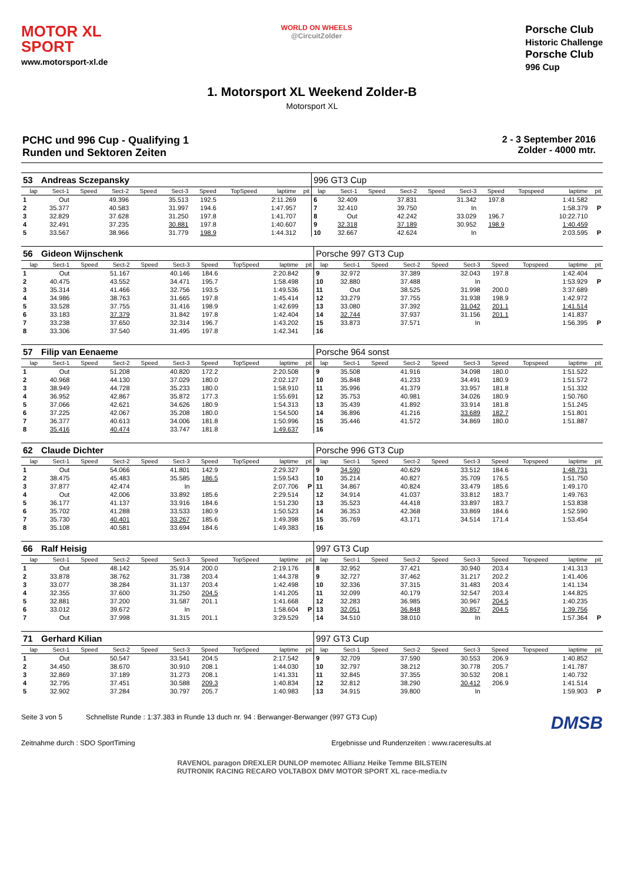MOTOR XL
SPORT
www.motorsport-xl.de
WORLD ON WHEELS
@CircuitZolder
Porsche Club
Historic Challenge
Porsche Club
996 Cup
1. Motorsport XL Weekend Zolder-B
Motorsport XL
PCHC und 996 Cup - Qualifying 1
Runden und Sektoren Zeiten
2 - 3 September 2016
Zolder - 4000 mtr.
| 53 | Andreas Sczepansky | | | | | | | | | 996 GT3 Cup | | | | | | | | | |
| lap | Sect-1 | Speed | Sect-2 | Speed | Sect-3 | Speed | TopSpeed | laptime | pit | lap | Sect-1 | Speed | Sect-2 | Speed | Sect-3 | Speed | Topspeed | laptime | pit |
| 1 | Out | | 49.396 | | 35.513 | 192.5 | | 2:11.269 | | 6 | 32.409 | | 37.831 | | 31.342 | 197.8 | | 1:41.582 | |
| 2 | 35.377 | | 40.583 | | 31.997 | 194.6 | | 1:47.957 | | 7 | 32.410 | | 39.750 | | In | | | 1:58.379 | P |
| 3 | 32.829 | | 37.628 | | 31.250 | 197.8 | | 1:41.707 | | 8 | Out | | 42.242 | | 33.029 | 196.7 | | 10:22.710 | |
| 4 | 32.491 | | 37.235 | | 30.881 | 197.8 | | 1:40.607 | | 9 | 32.318 | | 37.189 | | 30.952 | 198.9 | | 1:40.459 | |
| 5 | 33.567 | | 38.966 | | 31.779 | 198.9 | | 1:44.312 | | 10 | 32.667 | | 42.624 | | In | | | 2:03.595 | P |
| 56 | Gideon Wijnschenk | | | | | | | | | Porsche 997 GT3 Cup | | | | | | | | | |
| lap | Sect-1 | Speed | Sect-2 | Speed | Sect-3 | Speed | TopSpeed | laptime | pit | lap | Sect-1 | Speed | Sect-2 | Speed | Sect-3 | Speed | Topspeed | laptime | pit |
| 1 | Out | | 51.167 | | 40.146 | 184.6 | | 2:20.842 | | 9 | 32.972 | | 37.389 | | 32.043 | 197.8 | | 1:42.404 | |
| 2 | 40.475 | | 43.552 | | 34.471 | 195.7 | | 1:58.498 | | 10 | 32.880 | | 37.488 | | In | | | 1:53.929 | P |
| 3 | 35.314 | | 41.466 | | 32.756 | 193.5 | | 1:49.536 | | 11 | Out | | 38.525 | | 31.998 | 200.0 | | 3:37.689 | |
| 4 | 34.986 | | 38.763 | | 31.665 | 197.8 | | 1:45.414 | | 12 | 33.279 | | 37.755 | | 31.938 | 198.9 | | 1:42.972 | |
| 5 | 33.528 | | 37.755 | | 31.416 | 198.9 | | 1:42.699 | | 13 | 33.080 | | 37.392 | | 31.042 | 201.1 | | 1:41.514 | |
| 6 | 33.183 | | 37.379 | | 31.842 | 197.8 | | 1:42.404 | | 14 | 32.744 | | 37.937 | | 31.156 | 201.1 | | 1:41.837 | |
| 7 | 33.238 | | 37.650 | | 32.314 | 196.7 | | 1:43.202 | | 15 | 33.873 | | 37.571 | | In | | | 1:56.395 | P |
| 8 | 33.306 | | 37.540 | | 31.495 | 197.8 | | 1:42.341 | | 16 | | | | | | | | | |
| 57 | Filip van Eenaeme | | | | | | | | | Porsche 964 sonst | | | | | | | | | |
| lap | Sect-1 | Speed | Sect-2 | Speed | Sect-3 | Speed | TopSpeed | laptime | pit | lap | Sect-1 | Speed | Sect-2 | Speed | Sect-3 | Speed | Topspeed | laptime | pit |
| 1 | Out | | 51.208 | | 40.820 | 172.2 | | 2:20.508 | | 9 | 35.508 | | 41.916 | | 34.098 | 180.0 | | 1:51.522 | |
| 2 | 40.968 | | 44.130 | | 37.029 | 180.0 | | 2:02.127 | | 10 | 35.848 | | 41.233 | | 34.491 | 180.9 | | 1:51.572 | |
| 3 | 38.949 | | 44.728 | | 35.233 | 180.0 | | 1:58.910 | | 11 | 35.996 | | 41.379 | | 33.957 | 181.8 | | 1:51.332 | |
| 4 | 36.952 | | 42.867 | | 35.872 | 177.3 | | 1:55.691 | | 12 | 35.753 | | 40.981 | | 34.026 | 180.9 | | 1:50.760 | |
| 5 | 37.066 | | 42.621 | | 34.626 | 180.9 | | 1:54.313 | | 13 | 35.439 | | 41.892 | | 33.914 | 181.8 | | 1:51.245 | |
| 6 | 37.225 | | 42.067 | | 35.208 | 180.0 | | 1:54.500 | | 14 | 36.896 | | 41.216 | | 33.689 | 182.7 | | 1:51.801 | |
| 7 | 36.377 | | 40.613 | | 34.006 | 181.8 | | 1:50.996 | | 15 | 35.446 | | 41.572 | | 34.869 | 180.0 | | 1:51.887 | |
| 8 | 35.416 | | 40.474 | | 33.747 | 181.8 | | 1:49.637 | | 16 | | | | | | | | | |
| 62 | Claude Dichter | | | | | | | | | Porsche 996 GT3 Cup | | | | | | | | | |
| lap | Sect-1 | Speed | Sect-2 | Speed | Sect-3 | Speed | TopSpeed | laptime | pit | lap | Sect-1 | Speed | Sect-2 | Speed | Sect-3 | Speed | Topspeed | laptime | pit |
| 1 | Out | | 54.066 | | 41.801 | 142.9 | | 2:29.327 | | 9 | 34.590 | | 40.629 | | 33.512 | 184.6 | | 1:48.731 | |
| 2 | 38.475 | | 45.483 | | 35.585 | 186.5 | | 1:59.543 | | 10 | 35.214 | | 40.827 | | 35.709 | 176.5 | | 1:51.750 | |
| 3 | 37.877 | | 42.474 | | In | | | 2:07.706 | P | 11 | 34.867 | | 40.824 | | 33.479 | 185.6 | | 1:49.170 | |
| 4 | Out | | 42.006 | | 33.892 | 185.6 | | 2:29.514 | | 12 | 34.914 | | 41.037 | | 33.812 | 183.7 | | 1:49.763 | |
| 5 | 36.177 | | 41.137 | | 33.916 | 184.6 | | 1:51.230 | | 13 | 35.523 | | 44.418 | | 33.897 | 183.7 | | 1:53.838 | |
| 6 | 35.702 | | 41.288 | | 33.533 | 180.9 | | 1:50.523 | | 14 | 36.353 | | 42.368 | | 33.869 | 184.6 | | 1:52.590 | |
| 7 | 35.730 | | 40.401 | | 33.267 | 185.6 | | 1:49.398 | | 15 | 35.769 | | 43.171 | | 34.514 | 171.4 | | 1:53.454 | |
| 8 | 35.108 | | 40.581 | | 33.694 | 184.6 | | 1:49.383 | | 16 | | | | | | | | | |
| 66 | Ralf Heisig | | | | | | | | | 997 GT3 Cup | | | | | | | | | |
| lap | Sect-1 | Speed | Sect-2 | Speed | Sect-3 | Speed | TopSpeed | laptime | pit | lap | Sect-1 | Speed | Sect-2 | Speed | Sect-3 | Speed | Topspeed | laptime | pit |
| 1 | Out | | 48.142 | | 35.914 | 200.0 | | 2:19.176 | | 8 | 32.952 | | 37.421 | | 30.940 | 203.4 | | 1:41.313 | |
| 2 | 33.878 | | 38.762 | | 31.738 | 203.4 | | 1:44.378 | | 9 | 32.727 | | 37.462 | | 31.217 | 202.2 | | 1:41.406 | |
| 3 | 33.077 | | 38.284 | | 31.137 | 203.4 | | 1:42.498 | | 10 | 32.336 | | 37.315 | | 31.483 | 203.4 | | 1:41.134 | |
| 4 | 32.355 | | 37.600 | | 31.250 | 204.5 | | 1:41.205 | | 11 | 32.099 | | 40.179 | | 32.547 | 203.4 | | 1:44.825 | |
| 5 | 32.881 | | 37.200 | | 31.587 | 201.1 | | 1:41.668 | | 12 | 32.283 | | 36.985 | | 30.967 | 204.5 | | 1:40.235 | |
| 6 | 33.012 | | 39.672 | | In | | | 1:58.604 | P | 13 | 32.051 | | 36.848 | | 30.857 | 204.5 | | 1:39.756 | |
| 7 | Out | | 37.998 | | 31.315 | 201.1 | | 3:29.529 | | 14 | 34.510 | | 38.010 | | In | | | 1:57.364 | P |
| 71 | Gerhard Kilian | | | | | | | | | 997 GT3 Cup | | | | | | | | | |
| lap | Sect-1 | Speed | Sect-2 | Speed | Sect-3 | Speed | TopSpeed | laptime | pit | lap | Sect-1 | Speed | Sect-2 | Speed | Sect-3 | Speed | Topspeed | laptime | pit |
| 1 | Out | | 50.547 | | 33.541 | 204.5 | | 2:17.542 | | 9 | 32.709 | | 37.590 | | 30.553 | 206.9 | | 1:40.852 | |
| 2 | 34.450 | | 38.670 | | 30.910 | 208.1 | | 1:44.030 | | 10 | 32.797 | | 38.212 | | 30.778 | 205.7 | | 1:41.787 | |
| 3 | 32.869 | | 37.189 | | 31.273 | 208.1 | | 1:41.331 | | 11 | 32.845 | | 37.355 | | 30.532 | 208.1 | | 1:40.732 | |
| 4 | 32.795 | | 37.451 | | 30.588 | 209.3 | | 1:40.834 | | 12 | 32.812 | | 38.290 | | 30.412 | 206.9 | | 1:41.514 | |
| 5 | 32.902 | | 37.284 | | 30.797 | 205.7 | | 1:40.983 | | 13 | 34.915 | | 39.800 | | In | | | 1:59.903 | P |
Seite 3 von 5 Schnellste Runde : 1:37.383 in Runde 13 duch nr. 94 : Berwanger-Berwanger (997 GT3 Cup) DMSB
Zeitnahme durch : SDO SportTiming Ergebnisse und Rundenzeiten : www.raceresults.at
RAVENOL paragon DREXLER DUNLOP memotec Allianz Heike Temme BILSTEIN
RUTRONIK RACING RECARO VOLTABOX DMV MOTOR SPORT XL race-media.tv